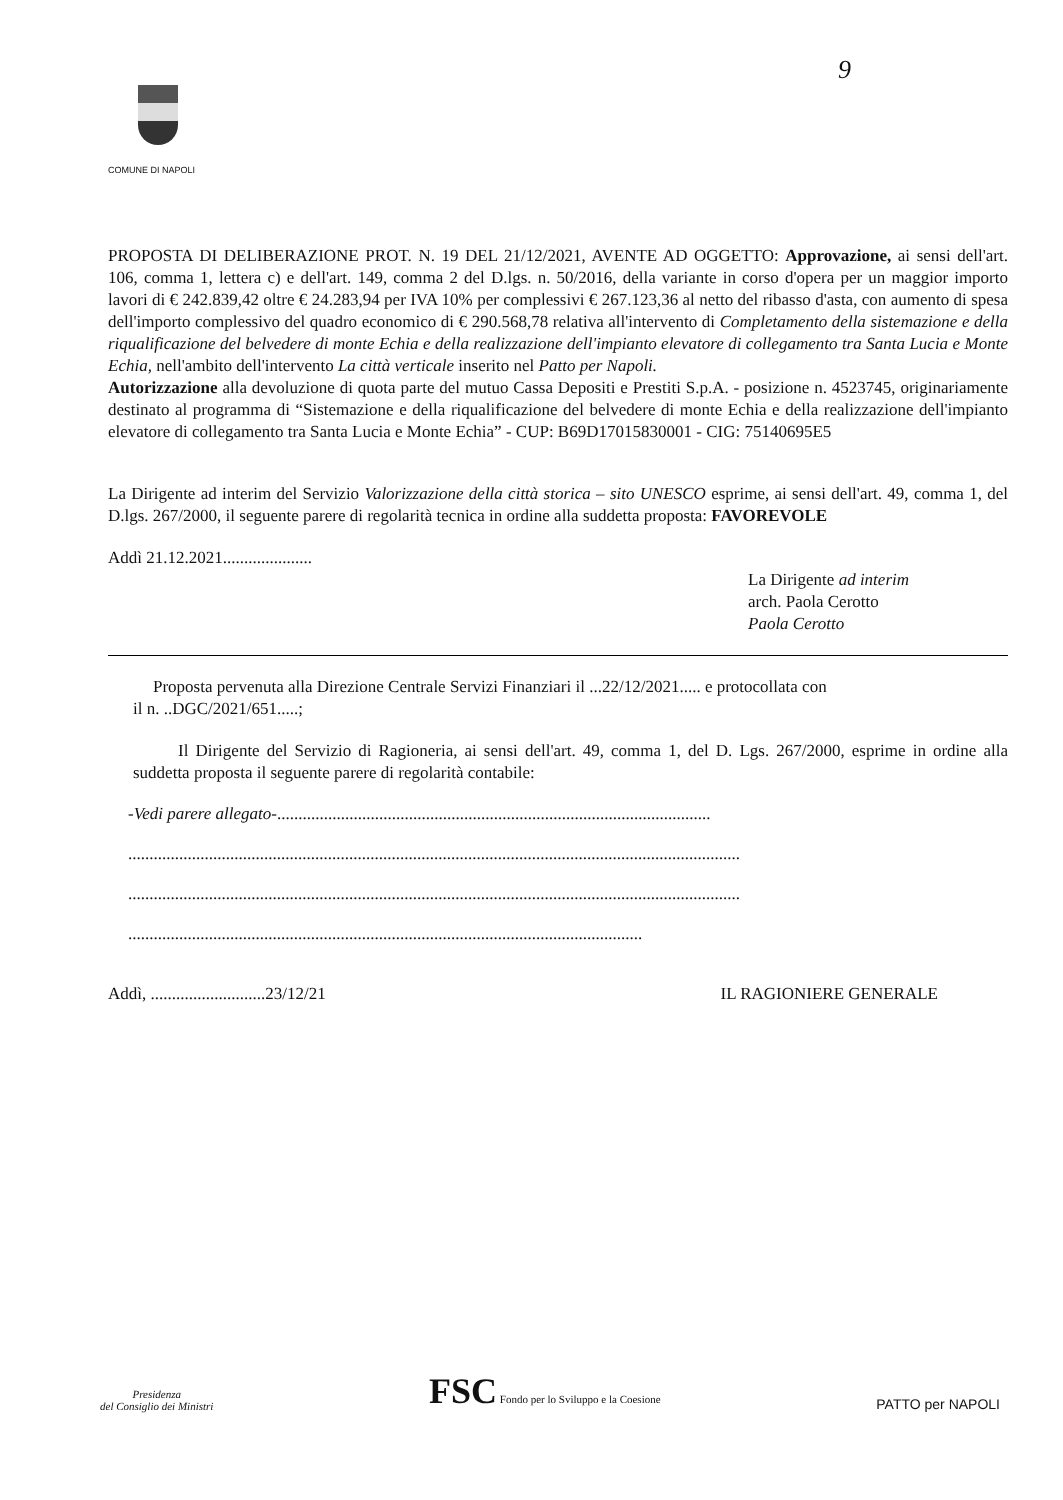9
COMUNE DI NAPOLI
PROPOSTA DI DELIBERAZIONE PROT. N. 19 DEL 21/12/2021, AVENTE AD OGGETTO: Approvazione, ai sensi dell'art. 106, comma 1, lettera c) e dell'art. 149, comma 2 del D.lgs. n. 50/2016, della variante in corso d'opera per un maggior importo lavori di € 242.839,42 oltre € 24.283,94 per IVA 10% per complessivi € 267.123,36 al netto del ribasso d'asta, con aumento di spesa dell'importo complessivo del quadro economico di € 290.568,78 relativa all'intervento di Completamento della sistemazione e della riqualificazione del belvedere di monte Echia e della realizzazione dell'impianto elevatore di collegamento tra Santa Lucia e Monte Echia, nell'ambito dell'intervento La città verticale inserito nel Patto per Napoli.
Autorizzazione alla devoluzione di quota parte del mutuo Cassa Depositi e Prestiti S.p.A. - posizione n. 4523745, originariamente destinato al programma di “Sistemazione e della riqualificazione del belvedere di monte Echia e della realizzazione dell'impianto elevatore di collegamento tra Santa Lucia e Monte Echia” - CUP: B69D17015830001 - CIG: 75140695E5
La Dirigente ad interim del Servizio Valorizzazione della città storica – sito UNESCO esprime, ai sensi dell'art. 49, comma 1, del D.lgs. 267/2000, il seguente parere di regolarità tecnica in ordine alla suddetta proposta: FAVOREVOLE
Addì 21.12.2021.....................
La Dirigente ad interim
arch. Paola Cerotto
Paola Cerotto
Proposta pervenuta alla Direzione Centrale Servizi Finanziari il ...22/12/2021..... e protocollata con
il n. ..DGC/2021/651.....;
Il Dirigente del Servizio di Ragioneria, ai sensi dell'art. 49, comma 1, del D. Lgs. 267/2000, esprime in ordine alla suddetta proposta il seguente parere di regolarità contabile:
-Vedi parere allegato-......................................................................................................
................................................................................................................................................
................................................................................................................................................
.........................................................................................................................
Addì, ...........................23/12/21 IL RAGIONIERE GENERALE
Presidenza
del Consiglio dei Ministri
FSC Fondo per lo Sviluppo e la Coesione
PATTO per NAPOLI